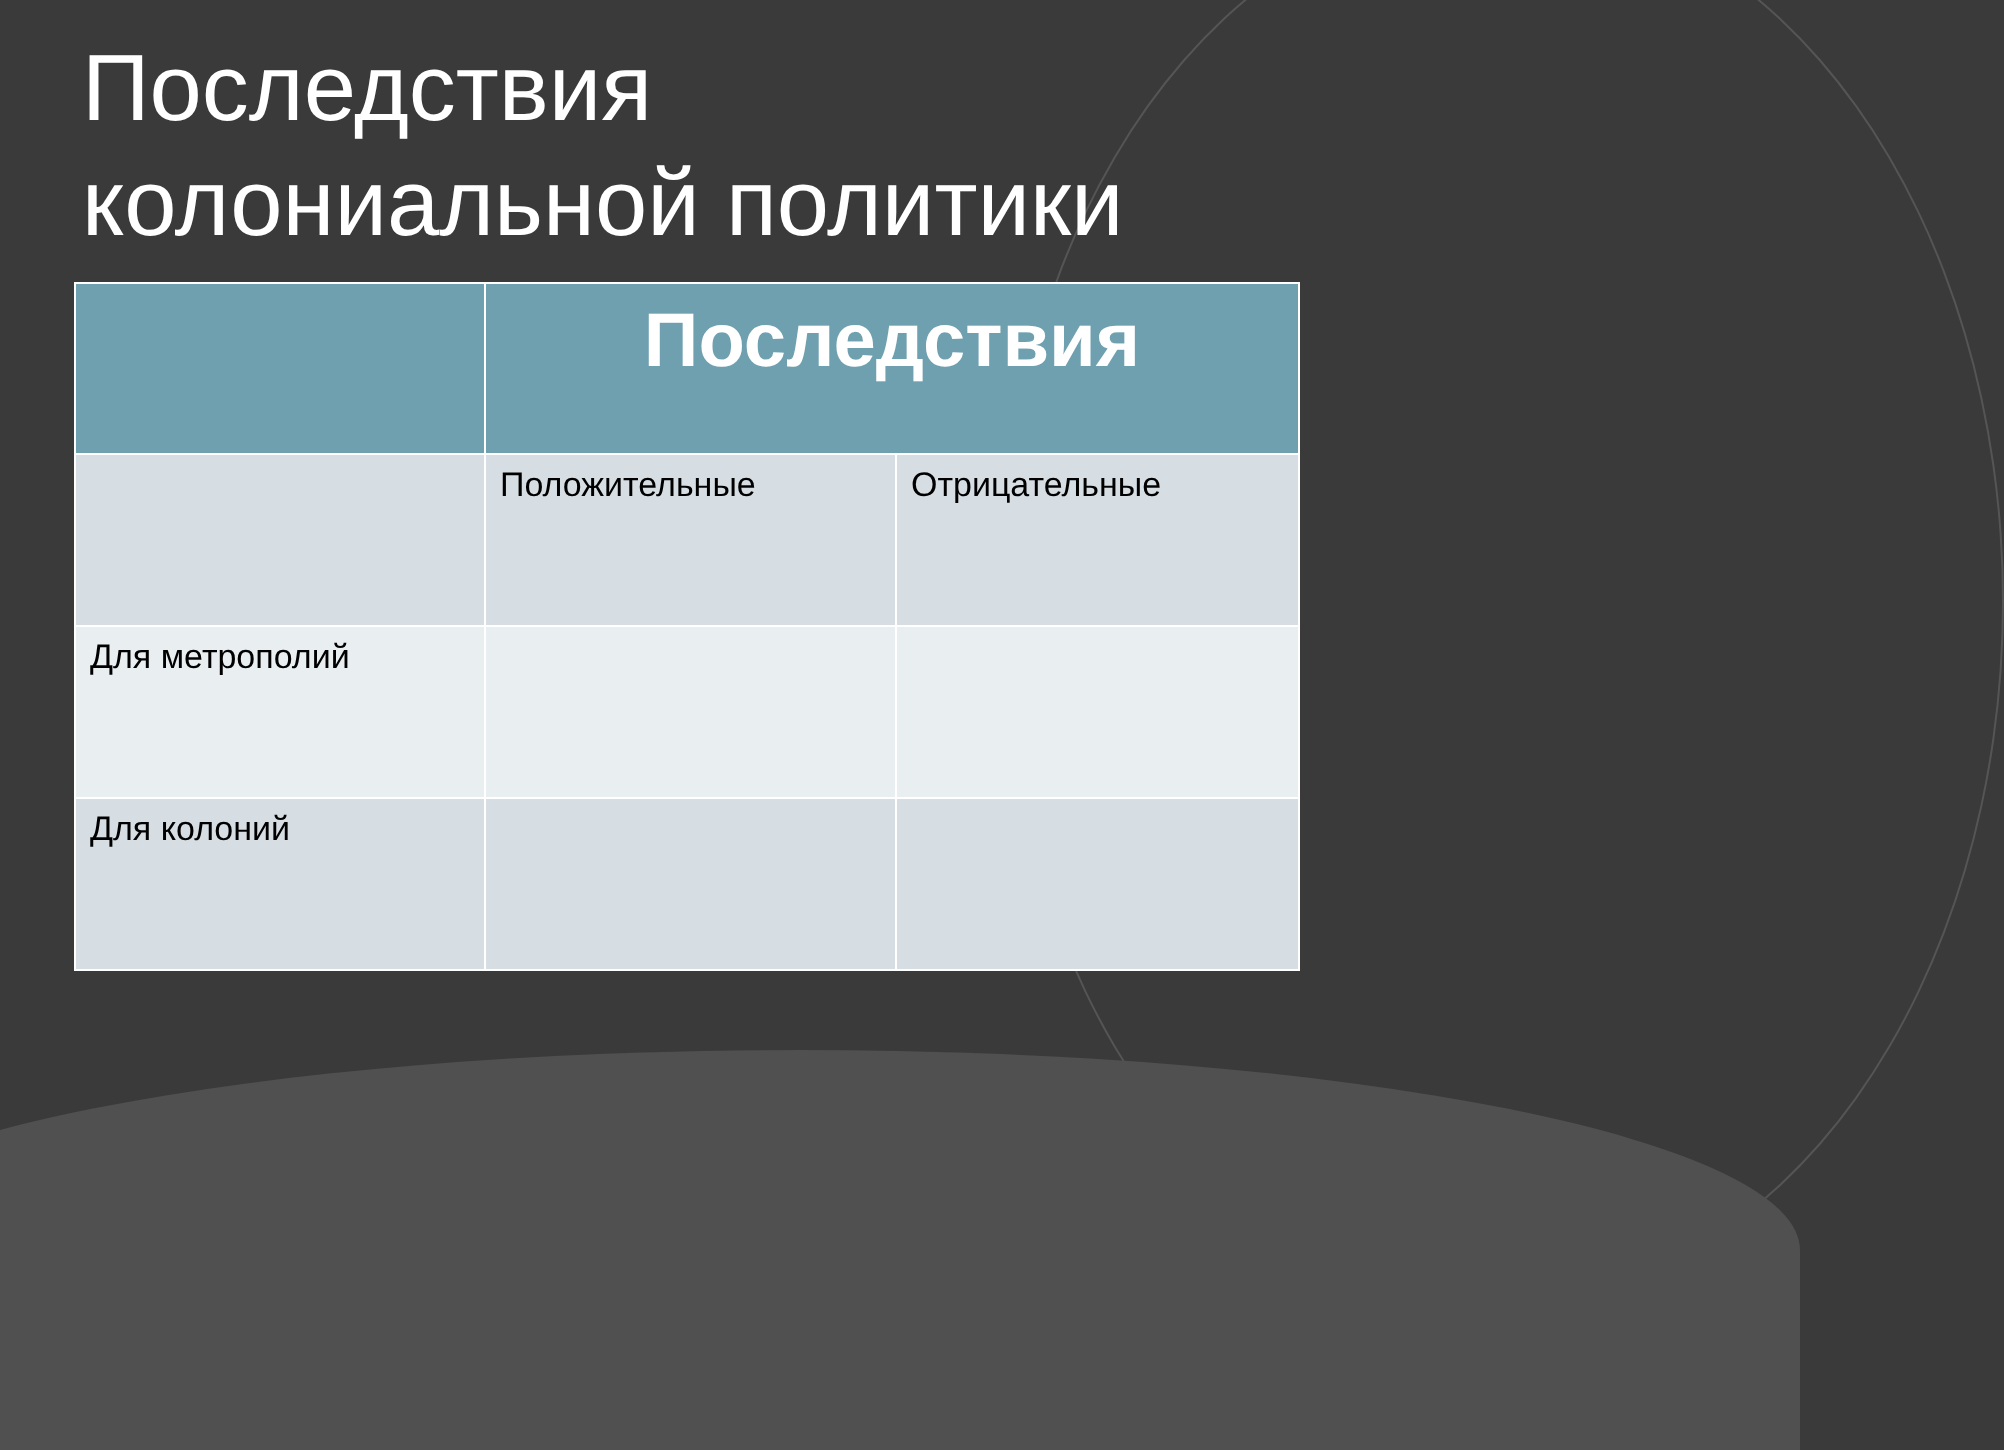Последствия
колониальной политики
| | Последствия | |
| --- | --- | --- |
| | Положительные | Отрицательные |
| Для метрополий | | |
| Для колоний | | |